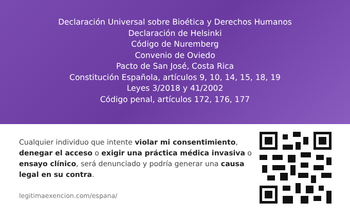Declaración Universal sobre Bioética y Derechos Humanos
Declaración de Helsinki
Código de Nuremberg
Convenio de Oviedo
Pacto de San José, Costa Rica
Constitución Española, artículos 9, 10, 14, 15, 18, 19
Leyes 3/2018 y 41/2002
Código penal, artículos 172, 176, 177
Cualquier individuo que intente violar mi consentimiento, denegar el acceso o exigir una práctica médica invasiva o ensayo clínico, será denunciado y podría generar una causa legal en su contra.
legitimaexencion.com/espana/